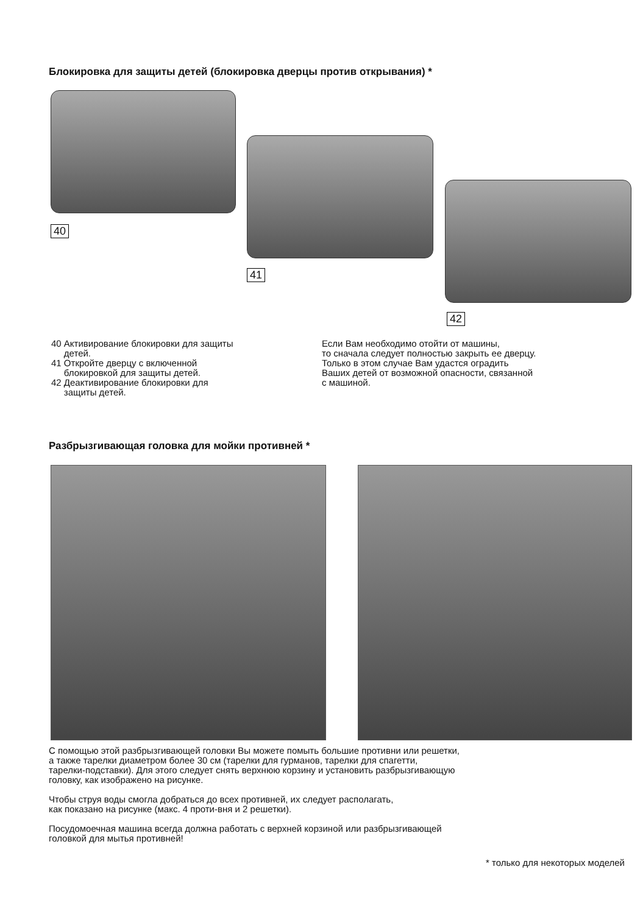Блокировка для защиты детей (блокировка дверцы против открывания) *
40
41
42
40 Активирование блокировки для защиты
детей.
41 Откройте дверцу с включенной
блокировкой для защиты детей.
42 Деактивирование блокировки для
защиты детей.
Если Вам необходимо отойти от машины,
то сначала следует полностью закрыть ее дверцу.
Только в этом случае Вам удастся оградить
Ваших детей от возможной опасности, связанной
с машиной.
Разбрызгивающая головка для мойки противней *
С помощью этой разбрызгивающей головки Вы можете помыть большие противни или решетки,
а также тарелки диаметром более 30 см (тарелки для гурманов, тарелки для спагетти,
тарелки-подставки). Для этого следует снять верхнюю корзину и установить разбрызгивающую
головку, как изображено на рисунке.
Чтобы струя воды смогла добраться до всех противней, их следует располагать,
как показано на рисунке (макс. 4 проти-вня и 2 решетки).
Посудомоечная машина всегда должна работать с верхней корзиной или разбрызгивающей
головкой для мытья противней!
* только для некоторых моделей